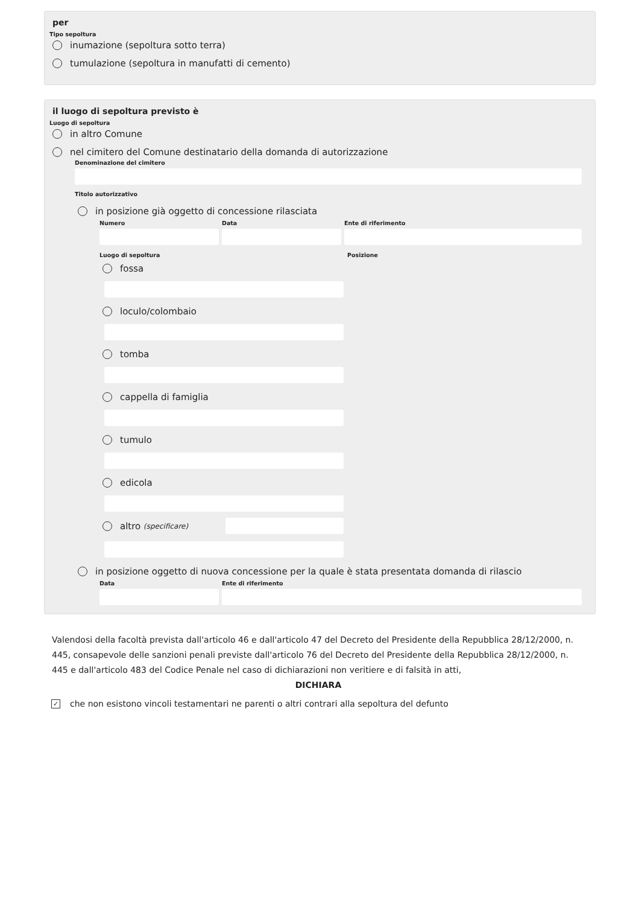per
Tipo sepoltura
inumazione (sepoltura sotto terra)
tumulazione (sepoltura in manufatti di cemento)
il luogo di sepoltura previsto è
Luogo di sepoltura
in altro Comune
nel cimitero del Comune destinatario della domanda di autorizzazione
Denominazione del cimitero
Titolo autorizzativo
in posizione già oggetto di concessione rilasciata
Numero Data Ente di riferimento
Luogo di sepoltura Posizione
fossa
loculo/colombaio
tomba
cappella di famiglia
tumulo
edicola
altro (specificare)
in posizione oggetto di nuova concessione per la quale è stata presentata domanda di rilascio
Data Ente di riferimento
Valendosi della facoltà prevista dall'articolo 46 e dall'articolo 47 del Decreto del Presidente della Repubblica 28/12/2000, n. 445, consapevole delle sanzioni penali previste dall'articolo 76 del Decreto del Presidente della Repubblica 28/12/2000, n. 445 e dall'articolo 483 del Codice Penale nel caso di dichiarazioni non veritiere e di falsità in atti,
DICHIARA
✓ che non esistono vincoli testamentari ne parenti o altri contrari alla sepoltura del defunto